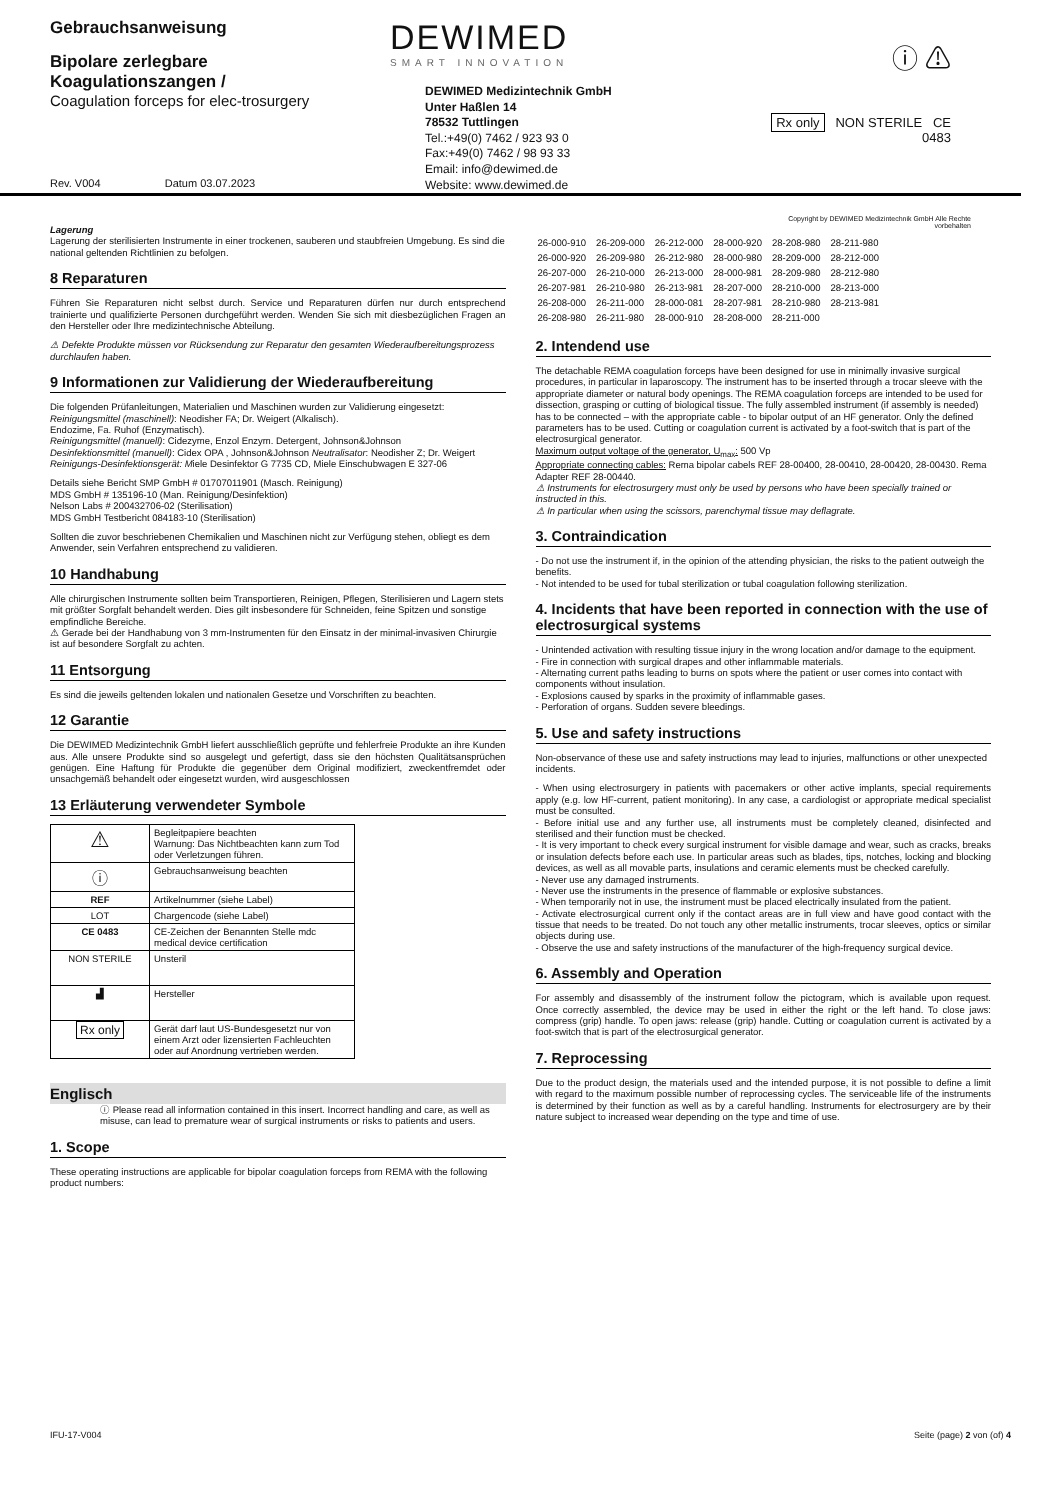Gebrauchsanweisung
Bipolare zerlegbare Koagulationszangen /
Coagulation forceps for elec-trosurgery
Rev. V004 Datum 03.07.2023
DEWIMED
SMART INNOVATION
DEWIMED Medizintechnik GmbH
Unter Haßlen 14
78532 Tuttlingen
Tel.:+49(0) 7462 / 923 93 0
Fax:+49(0) 7462 / 98 93 33
Email: info@dewimed.de
Website: www.dewimed.de
ⓘ ⚠
Rx only NON STERILE CE 0483
Copyright by DEWIMED Medizintechnik GmbH Alle Rechte vorbehalten
Lagerung
Lagerung der sterilisierten Instrumente in einer trockenen, sauberen und staubfreien Umgebung. Es sind die national geltenden Richtlinien zu befolgen.
8 Reparaturen
Führen Sie Reparaturen nicht selbst durch. Service und Reparaturen dürfen nur durch entsprechend trainierte und qualifizierte Personen durchgeführt werden. Wenden Sie sich mit diesbezüglichen Fragen an den Hersteller oder Ihre medizintechnische Abteilung.
⚠ Defekte Produkte müssen vor Rücksendung zur Reparatur den gesamten Wiederaufbereitungsprozess durchlaufen haben.
9 Informationen zur Validierung der Wiederaufbereitung
Die folgenden Prüfanleitungen, Materialien und Maschinen wurden zur Validierung eingesetzt:
Reinigungsmittel (maschinell): Neodisher FA; Dr. Weigert (Alkalisch).
Endozime, Fa. Ruhof (Enzymatisch).
Reinigungsmittel (manuell): Cidezyme, Enzol Enzym. Detergent, Johnson&Johnson
Desinfektionsmittel (manuell): Cidex OPA , Johnson&Johnson Neutralisator: Neodisher Z; Dr. Weigert Reinigungs-Desinfektionsgerät: Miele Desinfektor G 7735 CD, Miele Einschubwagen E 327-06
Details siehe Bericht SMP GmbH # 01707011901 (Masch. Reinigung)
MDS GmbH # 135196-10 (Man. Reinigung/Desinfektion)
Nelson Labs # 200432706-02 (Sterilisation)
MDS GmbH Testbericht 084183-10 (Sterilisation)
Sollten die zuvor beschriebenen Chemikalien und Maschinen nicht zur Verfügung stehen, obliegt es dem Anwender, sein Verfahren entsprechend zu validieren.
10 Handhabung
Alle chirurgischen Instrumente sollten beim Transportieren, Reinigen, Pflegen, Sterilisieren und Lagern stets mit größter Sorgfalt behandelt werden. Dies gilt insbesondere für Schneiden, feine Spitzen und sonstige empfindliche Bereiche.
⚠ Gerade bei der Handhabung von 3 mm-Instrumenten für den Einsatz in der minimal-invasiven Chirurgie ist auf besondere Sorgfalt zu achten.
11 Entsorgung
Es sind die jeweils geltenden lokalen und nationalen Gesetze und Vorschriften zu beachten.
12 Garantie
Die DEWIMED Medizintechnik GmbH liefert ausschließlich geprüfte und fehlerfreie Produkte an ihre Kunden aus. Alle unsere Produkte sind so ausgelegt und gefertigt, dass sie den höchsten Qualitätsansprüchen genügen. Eine Haftung für Produkte die gegenüber dem Original modifiziert, zweckentfremdet oder unsachgemäß behandelt oder eingesetzt wurden, wird ausgeschlossen
13 Erläuterung verwendeter Symbole
| ⚠ | Begleitpapiere beachten Warnung: Das Nichtbeachten kann zum Tod oder Verletzungen führen. |
| ⓘ | Gebrauchsanweisung beachten |
| REF | Artikelnummer (siehe Label) |
| LOT | Chargencode (siehe Label) |
| CE 0483 | CE-Zeichen der Benannten Stelle mdc medical device certification |
| NON STERILE | Unsteril |
| ▟ | Hersteller |
| Rx only | Gerät darf laut US-Bundesgesetzt nur von einem Arzt oder lizensierten Fachleuchten oder auf Anordnung vertrieben werden. |
Englisch
ⓘ Please read all information contained in this insert. Incorrect handling and care, as well as misuse, can lead to premature wear of surgical instruments or risks to patients and users.
1. Scope
These operating instructions are applicable for bipolar coagulation forceps from REMA with the following product numbers:
| 26-000-910 | 26-209-000 | 26-212-000 | 28-000-920 | 28-208-980 | 28-211-980 |
| 26-000-920 | 26-209-980 | 26-212-980 | 28-000-980 | 28-209-000 | 28-212-000 |
| 26-207-000 | 26-210-000 | 26-213-000 | 28-000-981 | 28-209-980 | 28-212-980 |
| 26-207-981 | 26-210-980 | 26-213-981 | 28-207-000 | 28-210-000 | 28-213-000 |
| 26-208-000 | 26-211-000 | 28-000-081 | 28-207-981 | 28-210-980 | 28-213-981 |
| 26-208-980 | 26-211-980 | 28-000-910 | 28-208-000 | 28-211-000 | |
2. Intendend use
The detachable REMA coagulation forceps have been designed for use in minimally invasive surgical procedures, in particular in laparoscopy. The instrument has to be inserted through a trocar sleeve with the appropriate diameter or natural body openings. The REMA coagulation forceps are intended to be used for dissection, grasping or cutting of biological tissue. The fully assembled instrument (if assembly is needed) has to be connected – with the appropriate cable - to bipolar output of an HF generator. Only the defined parameters has to be used. Cutting or coagulation current is activated by a foot-switch that is part of the electrosurgical generator.
Maximum output voltage of the generator, U<sub>max</sub>: 500 Vp
Appropriate connecting cables: Rema bipolar cabels REF 28-00400, 28-00410, 28-00420, 28-00430. Rema Adapter REF 28-00440.
⚠ Instruments for electrosurgery must only be used by persons who have been specially trained or instructed in this.
⚠ In particular when using the scissors, parenchymal tissue may deflagrate.
3. Contraindication
- Do not use the instrument if, in the opinion of the attending physician, the risks to the patient outweigh the benefits.
- Not intended to be used for tubal sterilization or tubal coagulation following sterilization.
4. Incidents that have been reported in connection with the use of electrosurgical systems
- Unintended activation with resulting tissue injury in the wrong location and/or damage to the equipment.
- Fire in connection with surgical drapes and other inflammable materials.
- Alternating current paths leading to burns on spots where the patient or user comes into contact with components without insulation.
- Explosions caused by sparks in the proximity of inflammable gases.
- Perforation of organs. Sudden severe bleedings.
5. Use and safety instructions
Non-observance of these use and safety instructions may lead to injuries, malfunctions or other unexpected incidents.
- When using electrosurgery in patients with pacemakers or other active implants, special requirements apply (e.g. low HF-current, patient monitoring). In any case, a cardiologist or appropriate medical specialist must be consulted.
- Before initial use and any further use, all instruments must be completely cleaned, disinfected and sterilised and their function must be checked.
- It is very important to check every surgical instrument for visible damage and wear, such as cracks, breaks or insulation defects before each use. In particular areas such as blades, tips, notches, locking and blocking devices, as well as all movable parts, insulations and ceramic elements must be checked carefully.
- Never use any damaged instruments.
- Never use the instruments in the presence of flammable or explosive substances.
- When temporarily not in use, the instrument must be placed electrically insulated from the patient.
- Activate electrosurgical current only if the contact areas are in full view and have good contact with the tissue that needs to be treated. Do not touch any other metallic instruments, trocar sleeves, optics or similar objects during use.
- Observe the use and safety instructions of the manufacturer of the high-frequency surgical device.
6. Assembly and Operation
For assembly and disassembly of the instrument follow the pictogram, which is available upon request. Once correctly assembled, the device may be used in either the right or the left hand. To close jaws: compress (grip) handle. To open jaws: release (grip) handle. Cutting or coagulation current is activated by a foot-switch that is part of the electrosurgical generator.
7. Reprocessing
Due to the product design, the materials used and the intended purpose, it is not possible to define a limit with regard to the maximum possible number of reprocessing cycles. The serviceable life of the instruments is determined by their function as well as by a careful handling. Instruments for electrosurgery are by their nature subject to increased wear depending on the type and time of use.
IFU-17-V004 Seite (page) 2 von (of) 4